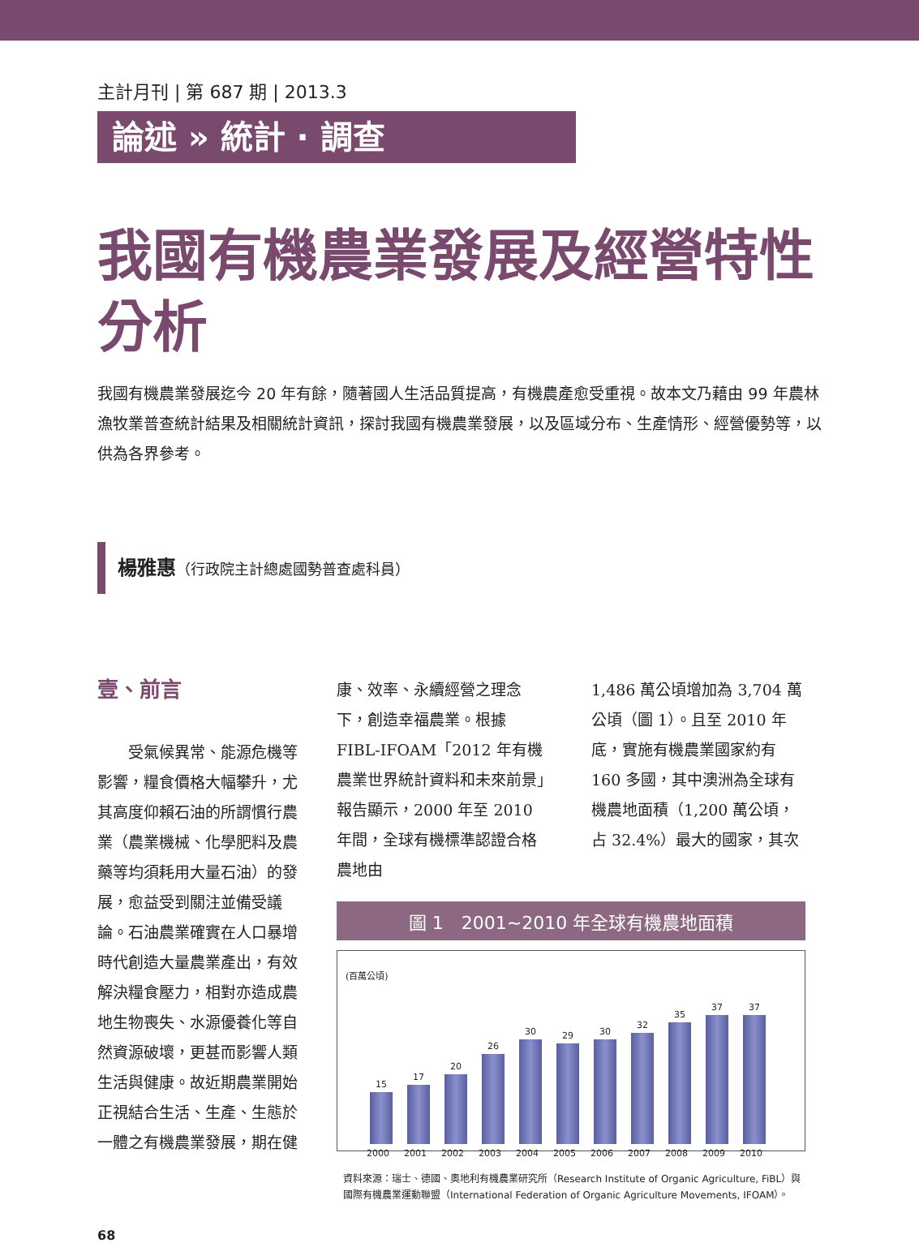主計月刊 | 第 687 期 | 2013.3
論述 » 統計 · 調查
我國有機農業發展及經營特性分析
我國有機農業發展迄今 20 年有餘，隨著國人生活品質提高，有機農產愈受重視。故本文乃藉由 99 年農林漁牧業普查統計結果及相關統計資訊，探討我國有機農業發展，以及區域分布、生產情形、經營優勢等，以供為各界參考。
楊雅惠（行政院主計總處國勢普查處科員）
壹、前言
　　受氣候異常、能源危機等影響，糧食價格大幅攀升，尤其高度仰賴石油的所謂慣行農業（農業機械、化學肥料及農藥等均須耗用大量石油）的發展，愈益受到關注並備受議論。石油農業確實在人口暴增時代創造大量農業產出，有效解決糧食壓力，相對亦造成農地生物喪失、水源優養化等自然資源破壞，更甚而影響人類生活與健康。故近期農業開始正視結合生活、生產、生態於一體之有機農業發展，期在健
康、效率、永續經營之理念下，創造幸福農業。根據 FIBL-IFOAM「2012 年有機農業世界統計資料和未來前景」報告顯示，2000 年至 2010 年間，全球有機標準認證合格農地由
1,486 萬公頃增加為 3,704 萬公頃（圖 1）。且至 2010 年底，實施有機農業國家約有 160 多國，其中澳洲為全球有機農地面積（1,200 萬公頃，占 32.4%）最大的國家，其次
圖 1　2001~2010 年全球有機農地面積
(百萬公頃)
15
2000
17
2001
20
2002
26
2003
30
2004
29
2005
30
2006
32
2007
35
2008
37
2009
37
2010
資料來源：瑞士、德國、奧地利有機農業研究所（Research Institute of Organic Agriculture, FiBL）與國際有機農業運動聯盟（International Federation of Organic Agriculture Movements, IFOAM）。
68